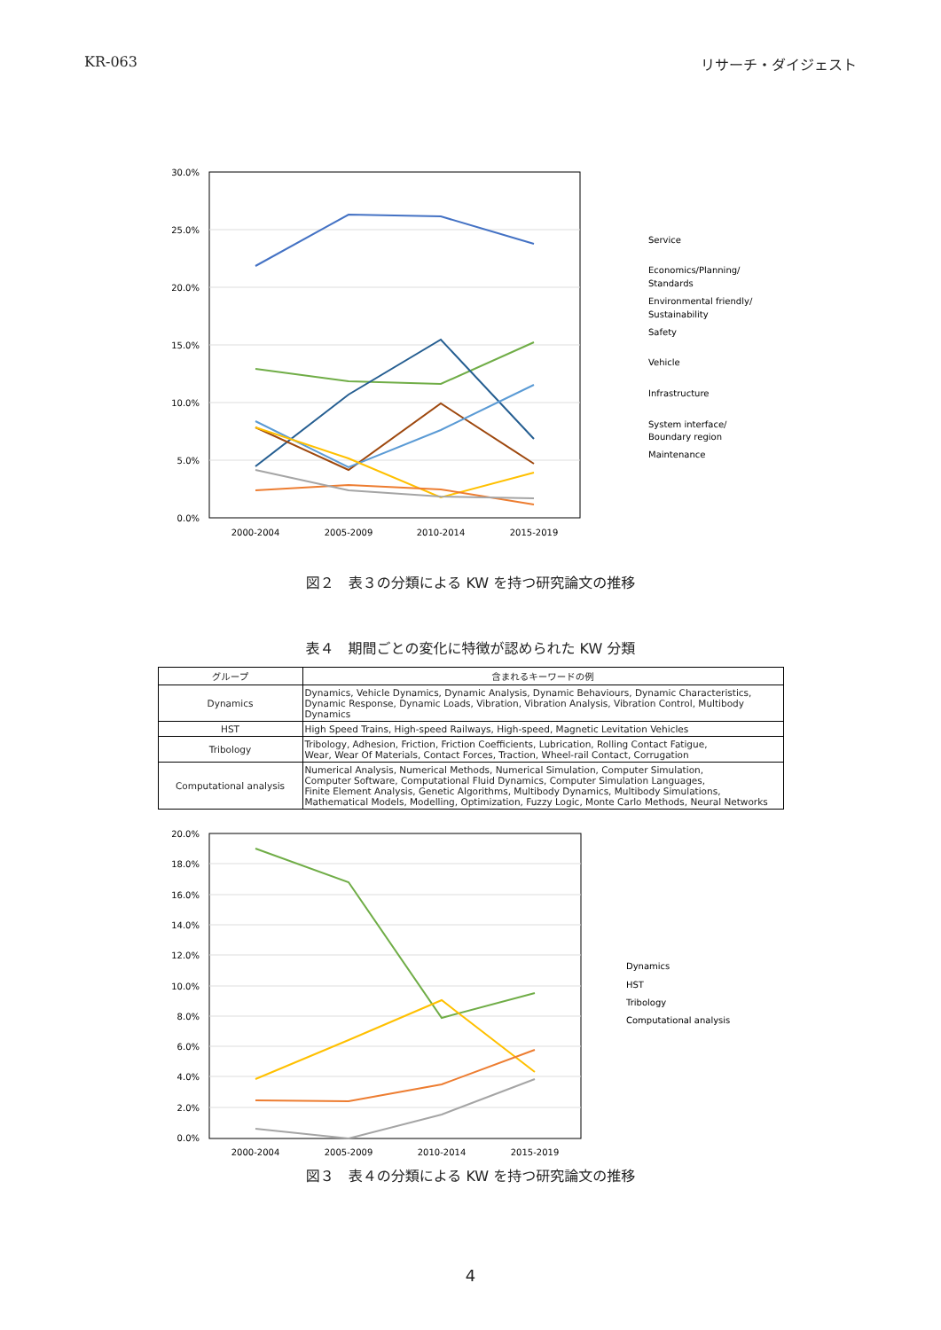KR-063 リサーチ・ダイジェスト
30.0%
25.0%
20.0%
15.0%
10.0%
5.0%
0.0%
2000-2004
2005-2009
2010-2014
2015-2019
Service
Economics/Planning/
Standards
Environmental friendly/
Sustainability
Safety
Vehicle
Infrastructure
System interface/
Boundary region
Maintenance
図２　表３の分類による KW を持つ研究論文の推移
表４　期間ごとの変化に特徴が認められた KW 分類
| グループ | 含まれるキーワードの例 |
| --- | --- |
| Dynamics | Dynamics, Vehicle Dynamics, Dynamic Analysis, Dynamic Behaviours, Dynamic Characteristics, Dynamic Response, Dynamic Loads, Vibration, Vibration Analysis, Vibration Control, Multibody Dynamics |
| HST | High Speed Trains, High-speed Railways, High-speed, Magnetic Levitation Vehicles |
| Tribology | Tribology, Adhesion, Friction, Friction Coefficients, Lubrication, Rolling Contact Fatigue, Wear, Wear Of Materials, Contact Forces, Traction, Wheel-rail Contact, Corrugation |
| Computational analysis | Numerical Analysis, Numerical Methods, Numerical Simulation, Computer Simulation, Computer Software, Computational Fluid Dynamics, Computer Simulation Languages, Finite Element Analysis, Genetic Algorithms, Multibody Dynamics, Multibody Simulations, Mathematical Models, Modelling, Optimization, Fuzzy Logic, Monte Carlo Methods, Neural Networks |
20.0%
18.0%
16.0%
14.0%
12.0%
10.0%
8.0%
6.0%
4.0%
2.0%
0.0%
2000-2004
2005-2009
2010-2014
2015-2019
Dynamics
HST
Tribology
Computational analysis
図３　表４の分類による KW を持つ研究論文の推移
4